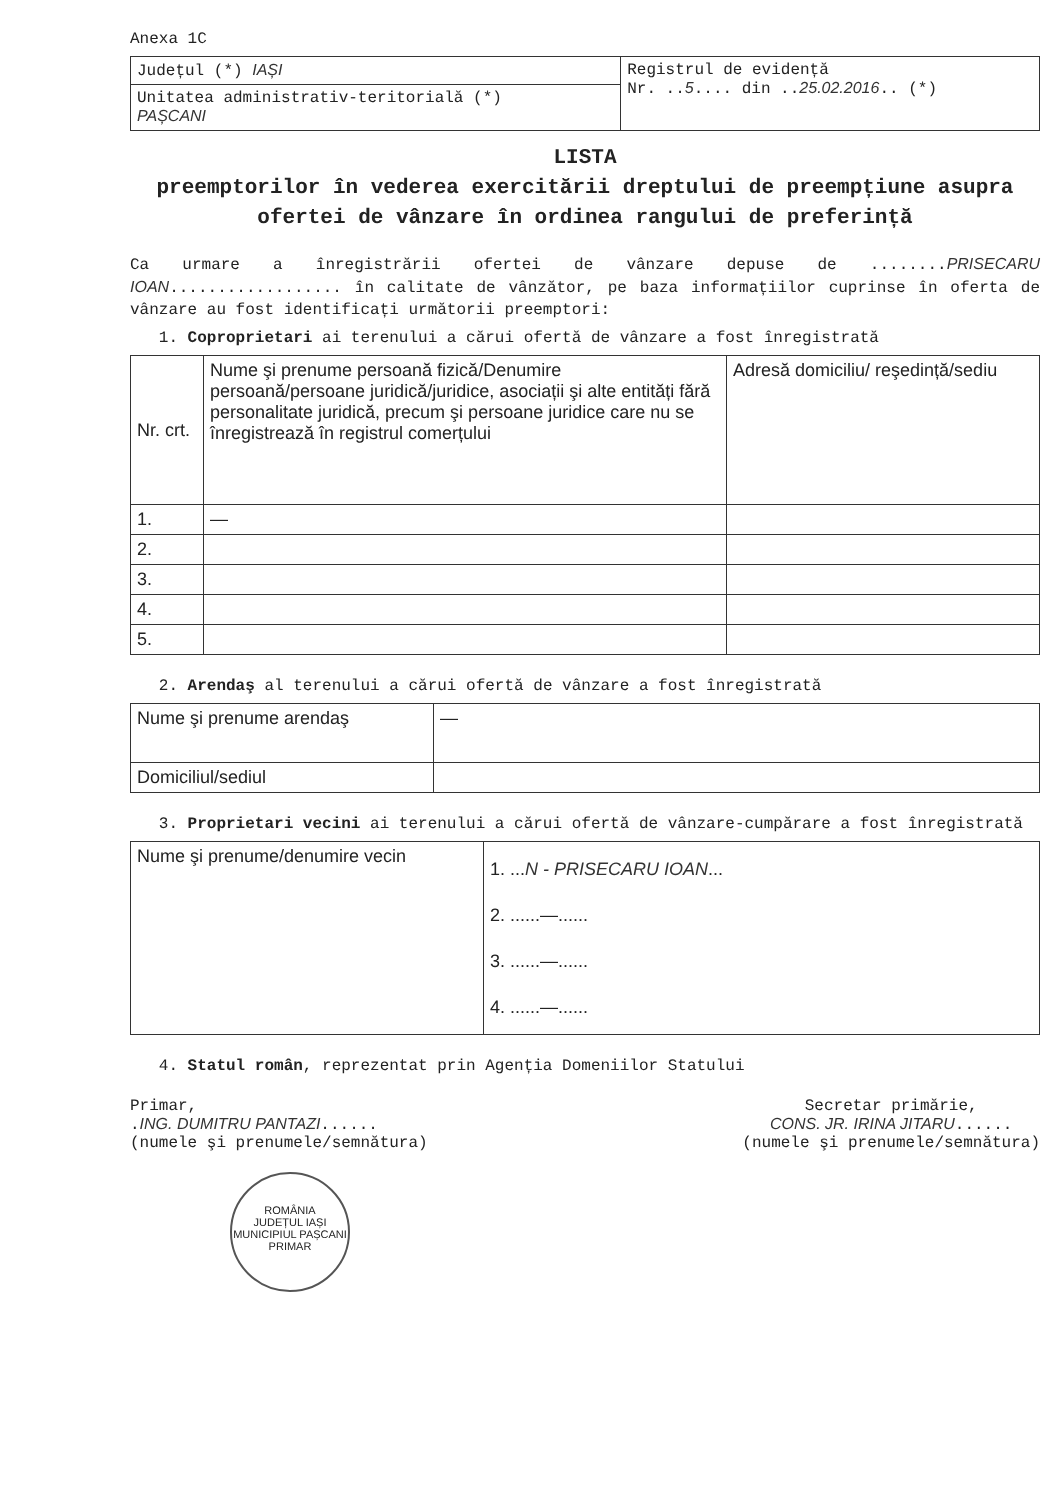Anexa 1C
| Județul (*) IAȘI | Registrul de evidență Nr. .. 5 .... din .. 25.02.2016 .. (*) |
| Unitatea administrativ-teritorială (*) PAȘCANI | |
LISTA
preemptorilor în vederea exercitării dreptului de preempțiune asupra ofertei de vânzare în ordinea rangului de preferință
Ca urmare a înregistrării ofertei de vânzare depuse de ........PRISECARU IOAN.................. în calitate de vânzător, pe baza informațiilor cuprinse în oferta de vânzare au fost identificați următorii preemptori:
1. Coproprietari ai terenului a cărui ofertă de vânzare a fost înregistrată
| Nr. crt. | Nume şi prenume persoană fizică/Denumire persoană/persoane juridică/juridice, asociații şi alte entități fără personalitate juridică, precum şi persoane juridice care nu se înregistrează în registrul comerțului | Adresă domiciliu/ reşedință/sediu |
| --- | --- | --- |
| 1. | — | |
| 2. | | |
| 3. | | |
| 4. | | |
| 5. | | |
2. Arendaş al terenului a cărui ofertă de vânzare a fost înregistrată
| Nume şi prenume arendaş | — |
| Domiciliul/sediul | |
3. Proprietari vecini ai terenului a cărui ofertă de vânzare-cumpărare a fost înregistrată
| Nume şi prenume/denumire vecin | 1. ... N - PRISECARU IOAN ... 2. ......—...... 3. ......—...... 4. ......—...... |
4. Statul român, reprezentat prin Agenția Domeniilor Statului
Primar,
.ING. DUMITRU PANTAZI......
(numele şi prenumele/semnătura)
Secretar primărie,
CONS. JR. IRINA JITARU......
(numele şi prenumele/semnătura)
ROMÂNIA
JUDEȚUL IAȘI MUNICIPIUL PAȘCANI
PRIMAR